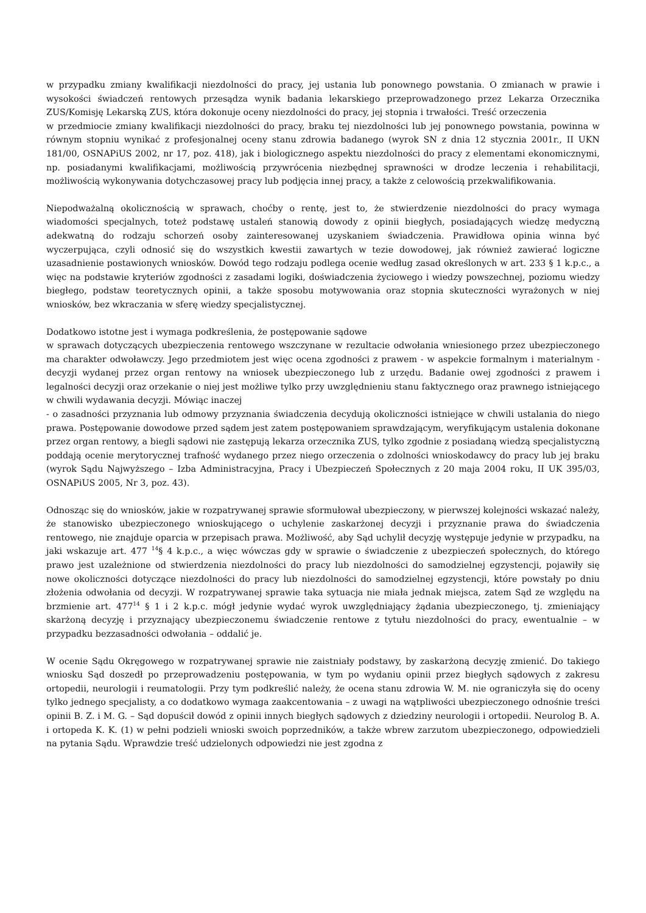w przypadku zmiany kwalifikacji niezdolności do pracy, jej ustania lub ponownego powstania. O zmianach w prawie i wysokości świadczeń rentowych przesądza wynik badania lekarskiego przeprowadzonego przez Lekarza Orzecznika ZUS/Komisję Lekarską ZUS, która dokonuje oceny niezdolności do pracy, jej stopnia i trwałości. Treść orzeczenia
w przedmiocie zmiany kwalifikacji niezdolności do pracy, braku tej niezdolności lub jej ponownego powstania, powinna w równym stopniu wynikać z profesjonalnej oceny stanu zdrowia badanego (wyrok SN z dnia 12 stycznia 2001r., II UKN 181/00, OSNAPiUS 2002, nr 17, poz. 418), jak i biologicznego aspektu niezdolności do pracy z elementami ekonomicznymi, np. posiadanymi kwalifikacjami, możliwością przywrócenia niezbędnej sprawności w drodze leczenia i rehabilitacji, możliwością wykonywania dotychczasowej pracy lub podjęcia innej pracy, a także z celowością przekwalifikowania.
Niepodważalną okolicznością w sprawach, choćby o rentę, jest to, że stwierdzenie niezdolności do pracy wymaga wiadomości specjalnych, toteż podstawę ustaleń stanowią dowody z opinii biegłych, posiadających wiedzę medyczną adekwatną do rodzaju schorzeń osoby zainteresowanej uzyskaniem świadczenia. Prawidłowa opinia winna być wyczerpująca, czyli odnosić się do wszystkich kwestii zawartych w tezie dowodowej, jak również zawierać logiczne uzasadnienie postawionych wniosków. Dowód tego rodzaju podlega ocenie według zasad określonych w art. 233 § 1 k.p.c., a więc na podstawie kryteriów zgodności z zasadami logiki, doświadczenia życiowego i wiedzy powszechnej, poziomu wiedzy biegłego, podstaw teoretycznych opinii, a także sposobu motywowania oraz stopnia skuteczności wyrażonych w niej wniosków, bez wkraczania w sferę wiedzy specjalistycznej.
Dodatkowo istotne jest i wymaga podkreślenia, że postępowanie sądowe
w sprawach dotyczących ubezpieczenia rentowego wszczynane w rezultacie odwołania wniesionego przez ubezpieczonego ma charakter odwoławczy. Jego przedmiotem jest więc ocena zgodności z prawem - w aspekcie formalnym i materialnym - decyzji wydanej przez organ rentowy na wniosek ubezpieczonego lub z urzędu. Badanie owej zgodności z prawem i legalności decyzji oraz orzekanie o niej jest możliwe tylko przy uwzględnieniu stanu faktycznego oraz prawnego istniejącego w chwili wydawania decyzji. Mówiąc inaczej
- o zasadności przyznania lub odmowy przyznania świadczenia decydują okoliczności istniejące w chwili ustalania do niego prawa. Postępowanie dowodowe przed sądem jest zatem postępowaniem sprawdzającym, weryfikującym ustalenia dokonane przez organ rentowy, a biegli sądowi nie zastępują lekarza orzecznika ZUS, tylko zgodnie z posiadaną wiedzą specjalistyczną poddają ocenie merytorycznej trafność wydanego przez niego orzeczenia o zdolności wnioskodawcy do pracy lub jej braku (wyrok Sądu Najwyższego – Izba Administracyjna, Pracy i Ubezpieczeń Społecznych z 20 maja 2004 roku, II UK 395/03, OSNAPiUS 2005, Nr 3, poz. 43).
Odnosząc się do wniosków, jakie w rozpatrywanej sprawie sformułował ubezpieczony, w pierwszej kolejności wskazać należy, że stanowisko ubezpieczonego wnioskującego o uchylenie zaskarżonej decyzji i przyznanie prawa do świadczenia rentowego, nie znajduje oparcia w przepisach prawa. Możliwość, aby Sąd uchylił decyzję występuje jedynie w przypadku, na jaki wskazuje art. 477 <sup>14</sup>§ 4 k.p.c., a więc wówczas gdy w sprawie o świadczenie z ubezpieczeń społecznych, do którego prawo jest uzależnione od stwierdzenia niezdolności do pracy lub niezdolności do samodzielnej egzystencji, pojawiły się nowe okoliczności dotyczące niezdolności do pracy lub niezdolności do samodzielnej egzystencji, które powstały po dniu złożenia odwołania od decyzji. W rozpatrywanej sprawie taka sytuacja nie miała jednak miejsca, zatem Sąd ze względu na brzmienie art. 477<sup>14</sup> § 1 i 2 k.p.c. mógł jedynie wydać wyrok uwzględniający żądania ubezpieczonego, tj. zmieniający skarżoną decyzję i przyznający ubezpieczonemu świadczenie rentowe z tytułu niezdolności do pracy, ewentualnie – w przypadku bezzasadności odwołania – oddalić je.
W ocenie Sądu Okręgowego w rozpatrywanej sprawie nie zaistniały podstawy, by zaskarżoną decyzję zmienić. Do takiego wniosku Sąd doszedł po przeprowadzeniu postępowania, w tym po wydaniu opinii przez biegłych sądowych z zakresu ortopedii, neurologii i reumatologii. Przy tym podkreślić należy, że ocena stanu zdrowia W. M. nie ograniczyła się do oceny tylko jednego specjalisty, a co dodatkowo wymaga zaakcentowania – z uwagi na wątpliwości ubezpieczonego odnośnie treści opinii B. Z. i M. G. – Sąd dopuścił dowód z opinii innych biegłych sądowych z dziedziny neurologii i ortopedii. Neurolog B. A. i ortopeda K. K. (1) w pełni podzieli wnioski swoich poprzedników, a także wbrew zarzutom ubezpieczonego, odpowiedzieli na pytania Sądu. Wprawdzie treść udzielonych odpowiedzi nie jest zgodna z